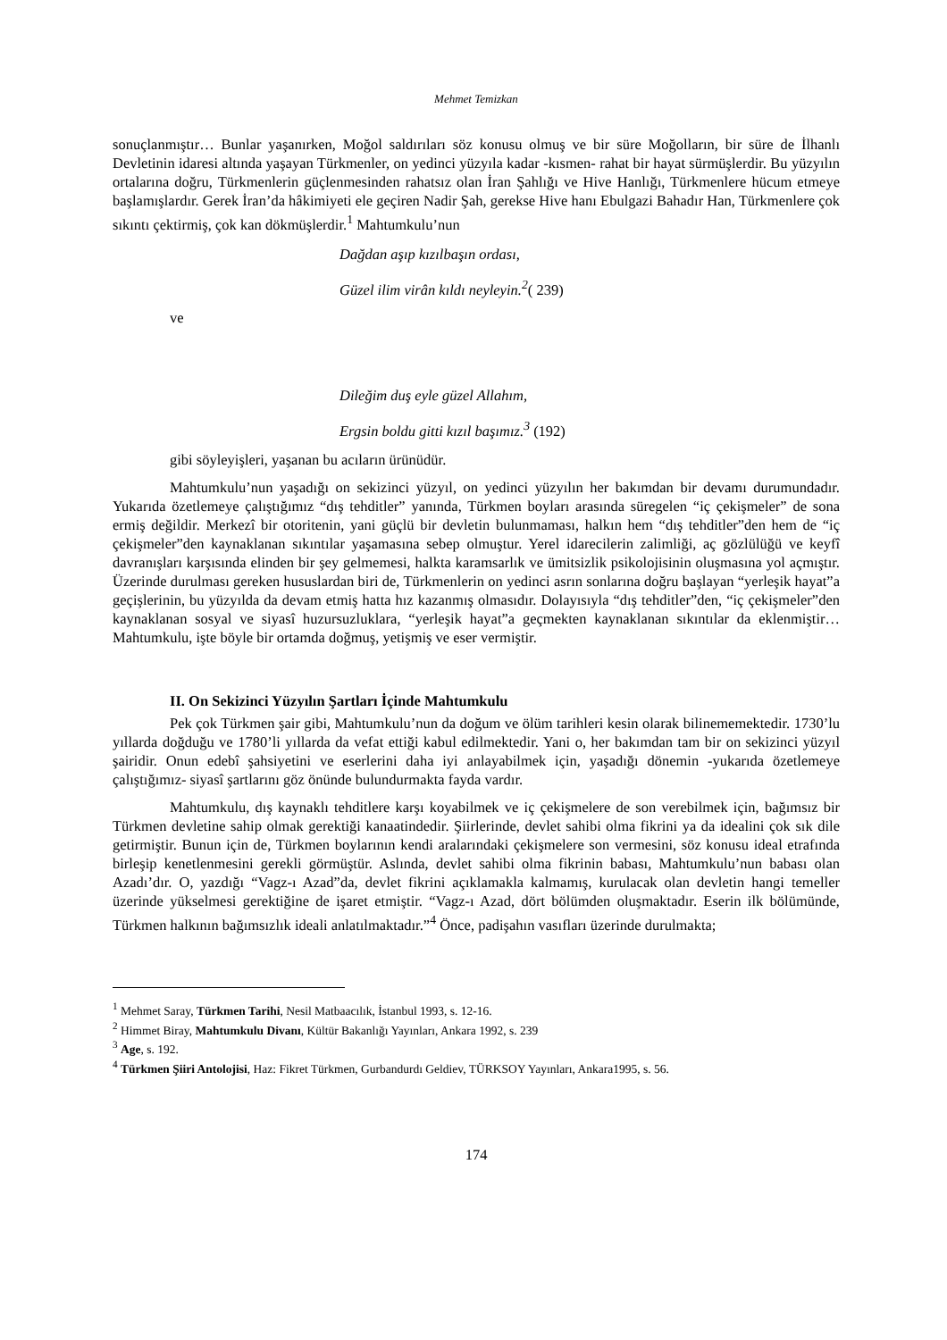Mehmet Temizkan
sonuçlanmıştır… Bunlar yaşanırken, Moğol saldırıları söz konusu olmuş ve bir süre Moğolların, bir süre de İlhanlı Devletinin idaresi altında yaşayan Türkmenler, on yedinci yüzyıla kadar -kısmen- rahat bir hayat sürmüşlerdir. Bu yüzyılın ortalarına doğru, Türkmenlerin güçlenmesinden rahatsız olan İran Şahlığı ve Hive Hanlığı, Türkmenlere hücum etmeye başlamışlardır. Gerek İran’da hâkimiyeti ele geçiren Nadir Şah, gerekse Hive hanı Ebulgazi Bahadır Han, Türkmenlere çok sıkıntı çektirmiş, çok kan dökmüşlerdir.<sup>1</sup> Mahtumkulu’nun
Dağdan aşıp kızılbaşın ordası,
Güzel ilim virân kıldı neyleyin.<sup>2</sup>( 239)
ve
Dileğim duş eyle güzel Allahım,
Ergsin boldu gitti kızıl başımız.<sup>3</sup> (192)
gibi söyleyişleri, yaşanan bu acıların ürünüdür.
Mahtumkulu’nun yaşadığı on sekizinci yüzyıl, on yedinci yüzyılın her bakımdan bir devamı durumundadır. Yukarıda özetlemeye çalıştığımız “dış tehditler” yanında, Türkmen boyları arasında süregelen “iç çekişmeler” de sona ermiş değildir. Merkezî bir otoritenin, yani güçlü bir devletin bulunmaması, halkın hem “dış tehditler”den hem de “iç çekişmeler”den kaynaklanan sıkıntılar yaşamasına sebep olmuştur. Yerel idarecilerin zalimliği, aç gözlülüğü ve keyfî davranışları karşısında elinden bir şey gelmemesi, halkta karamsarlık ve ümitsizlik psikolojisinin oluşmasına yol açmıştır. Üzerinde durulması gereken hususlardan biri de, Türkmenlerin on yedinci asrın sonlarına doğru başlayan “yerleşik hayat”a geçişlerinin, bu yüzyılda da devam etmiş hatta hız kazanmış olmasıdır. Dolayısıyla “dış tehditler”den, “iç çekişmeler”den kaynaklanan sosyal ve siyasî huzursuzluklara, “yerleşik hayat”a geçmekten kaynaklanan sıkıntılar da eklenmiştir… Mahtumkulu, işte böyle bir ortamda doğmuş, yetişmiş ve eser vermiştir.
II. On Sekizinci Yüzyılın Şartları İçinde Mahtumkulu
Pek çok Türkmen şair gibi, Mahtumkulu’nun da doğum ve ölüm tarihleri kesin olarak bilinememektedir. 1730’lu yıllarda doğduğu ve 1780’li yıllarda da vefat ettiği kabul edilmektedir. Yani o, her bakımdan tam bir on sekizinci yüzyıl şairidir. Onun edebî şahsiyetini ve eserlerini daha iyi anlayabilmek için, yaşadığı dönemin -yukarıda özetlemeye çalıştığımız- siyasî şartlarını göz önünde bulundurmakta fayda vardır.
Mahtumkulu, dış kaynaklı tehditlere karşı koyabilmek ve iç çekişmelere de son verebilmek için, bağımsız bir Türkmen devletine sahip olmak gerektiği kanaatindedir. Şiirlerinde, devlet sahibi olma fikrini ya da idealini çok sık dile getirmiştir. Bunun için de, Türkmen boylarının kendi aralarındaki çekişmelere son vermesini, söz konusu ideal etrafında birleşip kenetlenmesini gerekli görmüştür. Aslında, devlet sahibi olma fikrinin babası, Mahtumkulu’nun babası olan Azadı’dır. O, yazdığı “Vagz-ı Azad”da, devlet fikrini açıklamakla kalmamış, kurulacak olan devletin hangi temeller üzerinde yükselmesi gerektiğine de işaret etmiştir. “Vagz-ı Azad, dört bölümden oluşmaktadır. Eserin ilk bölümünde, Türkmen halkının bağımsızlık ideali anlatılmaktadır.”<sup>4</sup> Önce, padişahın vasıfları üzerinde durulmakta;
<sup>1</sup> Mehmet Saray, Türkmen Tarihi, Nesil Matbaacılık, İstanbul 1993, s. 12-16.
<sup>2</sup> Himmet Biray, Mahtumkulu Divanı, Kültür Bakanlığı Yayınları, Ankara 1992, s. 239
<sup>3</sup> Age, s. 192.
<sup>4</sup> Türkmen Şiiri Antolojisi, Haz: Fikret Türkmen, Gurbandurdı Geldiev, TÜRKSOY Yayınları, Ankara1995, s. 56.
174